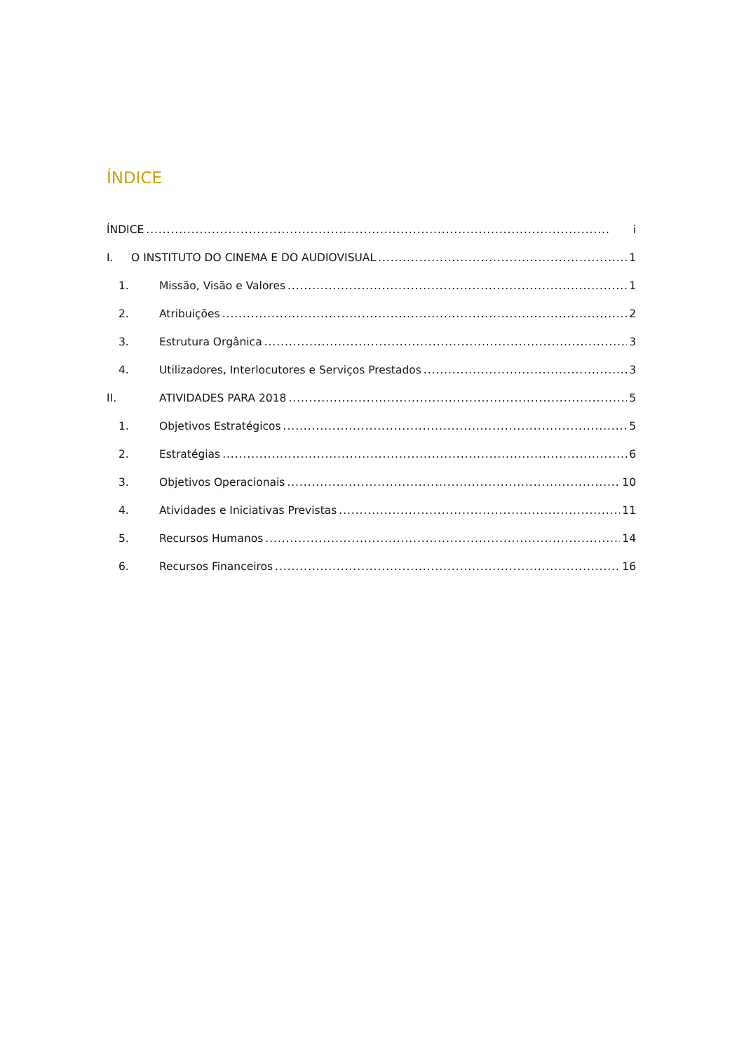ÍNDICE
ÍNDICE i
I. O INSTITUTO DO CINEMA E DO AUDIOVISUAL 1
1. Missão, Visão e Valores 1
2. Atribuições 2
3. Estrutura Orgânica 3
4. Utilizadores, Interlocutores e Serviços Prestados 3
II. ATIVIDADES PARA 2018 5
1. Objetivos Estratégicos 5
2. Estratégias 6
3. Objetivos Operacionais 10
4. Atividades e Iniciativas Previstas 11
5. Recursos Humanos 14
6. Recursos Financeiros 16